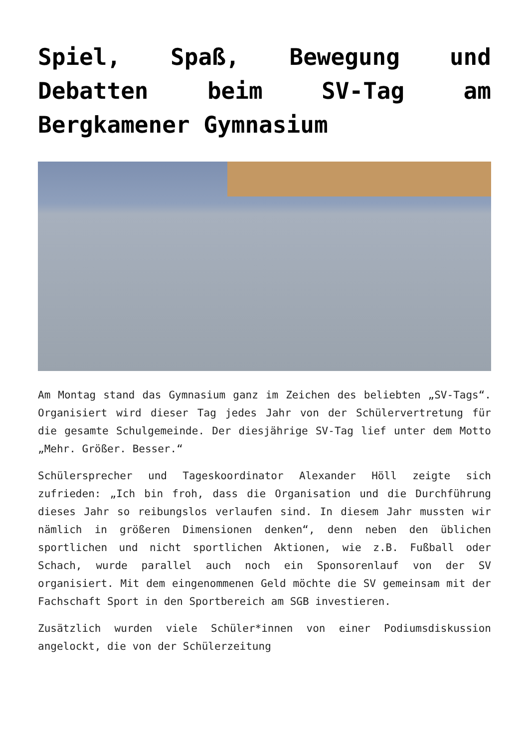Spiel, Spaß, Bewegung und Debatten beim SV-Tag am Bergkamener Gymnasium
Am Montag stand das Gymnasium ganz im Zeichen des beliebten „SV-Tags“. Organisiert wird dieser Tag jedes Jahr von der Schülervertretung für die gesamte Schulgemeinde. Der diesjährige SV-Tag lief unter dem Motto „Mehr. Größer. Besser.“
Schülersprecher und Tageskoordinator Alexander Höll zeigte sich zufrieden: „Ich bin froh, dass die Organisation und die Durchführung dieses Jahr so reibungslos verlaufen sind. In diesem Jahr mussten wir nämlich in größeren Dimensionen denken“, denn neben den üblichen sportlichen und nicht sportlichen Aktionen, wie z.B. Fußball oder Schach, wurde parallel auch noch ein Sponsorenlauf von der SV organisiert. Mit dem eingenommenen Geld möchte die SV gemeinsam mit der Fachschaft Sport in den Sportbereich am SGB investieren.
Zusätzlich wurden viele Schüler*innen von einer Podiumsdiskussion angelockt, die von der Schülerzeitung